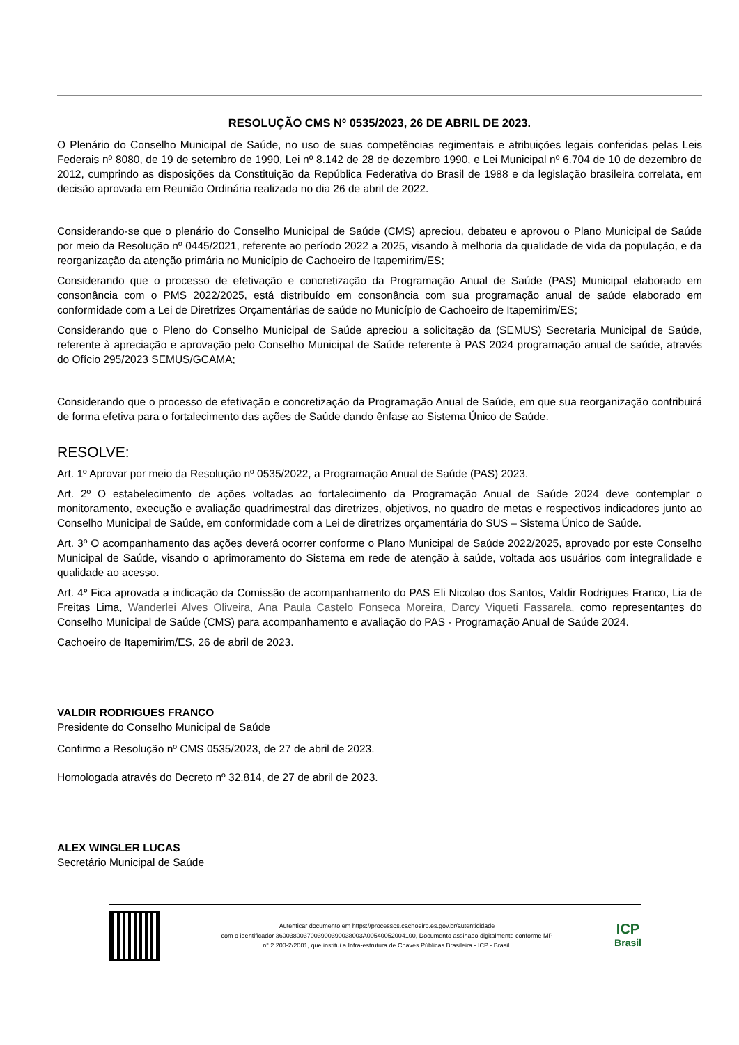RESOLUÇÃO CMS Nº 0535/2023, 26 DE ABRIL DE 2023.
O Plenário do Conselho Municipal de Saúde, no uso de suas competências regimentais e atribuições legais conferidas pelas Leis Federais nº 8080, de 19 de setembro de 1990, Lei nº 8.142 de 28 de dezembro 1990, e Lei Municipal nº 6.704 de 10 de dezembro de 2012, cumprindo as disposições da Constituição da República Federativa do Brasil de 1988 e da legislação brasileira correlata, em decisão aprovada em Reunião Ordinária realizada no dia 26 de abril de 2022.
Considerando-se que o plenário do Conselho Municipal de Saúde (CMS) apreciou, debateu e aprovou o Plano Municipal de Saúde por meio da Resolução nº 0445/2021, referente ao período 2022 a 2025, visando à melhoria da qualidade de vida da população, e da reorganização da atenção primária no Município de Cachoeiro de Itapemirim/ES;
Considerando que o processo de efetivação e concretização da Programação Anual de Saúde (PAS) Municipal elaborado em consonância com o PMS 2022/2025, está distribuído em consonância com sua programação anual de saúde elaborado em conformidade com a Lei de Diretrizes Orçamentárias de saúde no Município de Cachoeiro de Itapemirim/ES;
Considerando que o Pleno do Conselho Municipal de Saúde apreciou a solicitação da (SEMUS) Secretaria Municipal de Saúde, referente à apreciação e aprovação pelo Conselho Municipal de Saúde referente à PAS 2024 programação anual de saúde, através do Ofício 295/2023 SEMUS/GCAMA;
Considerando que o processo de efetivação e concretização da Programação Anual de Saúde, em que sua reorganização contribuirá de forma efetiva para o fortalecimento das ações de Saúde dando ênfase ao Sistema Único de Saúde.
RESOLVE:
Art. 1º Aprovar por meio da Resolução nº 0535/2022, a Programação Anual de Saúde (PAS) 2023.
Art. 2º O estabelecimento de ações voltadas ao fortalecimento da Programação Anual de Saúde 2024 deve contemplar o monitoramento, execução e avaliação quadrimestral das diretrizes, objetivos, no quadro de metas e respectivos indicadores junto ao Conselho Municipal de Saúde, em conformidade com a Lei de diretrizes orçamentária do SUS – Sistema Único de Saúde.
Art. 3º O acompanhamento das ações deverá ocorrer conforme o Plano Municipal de Saúde 2022/2025, aprovado por este Conselho Municipal de Saúde, visando o aprimoramento do Sistema em rede de atenção à saúde, voltada aos usuários com integralidade e qualidade ao acesso.
Art. 4º Fica aprovada a indicação da Comissão de acompanhamento do PAS Eli Nicolao dos Santos, Valdir Rodrigues Franco, Lia de Freitas Lima, Wanderlei Alves Oliveira, Ana Paula Castelo Fonseca Moreira, Darcy Viqueti Fassarela, como representantes do Conselho Municipal de Saúde (CMS) para acompanhamento e avaliação do PAS - Programação Anual de Saúde 2024.
Cachoeiro de Itapemirim/ES, 26 de abril de 2023.
VALDIR RODRIGUES FRANCO
Presidente do Conselho Municipal de Saúde
Confirmo a Resolução nº CMS 0535/2023, de 27 de abril de 2023.
Homologada através do Decreto nº 32.814, de 27 de abril de 2023.
ALEX WINGLER LUCAS
Secretário Municipal de Saúde
Autenticar documento em https://processos.cachoeiro.es.gov.br/autenticidade
com o identificador 3600380037003900390038003A00540052004100, Documento assinado digitalmente conforme MP
n° 2.200-2/2001, que institui a Infra-estrutura de Chaves Públicas Brasileira - ICP - Brasil.
ICP
Brasil